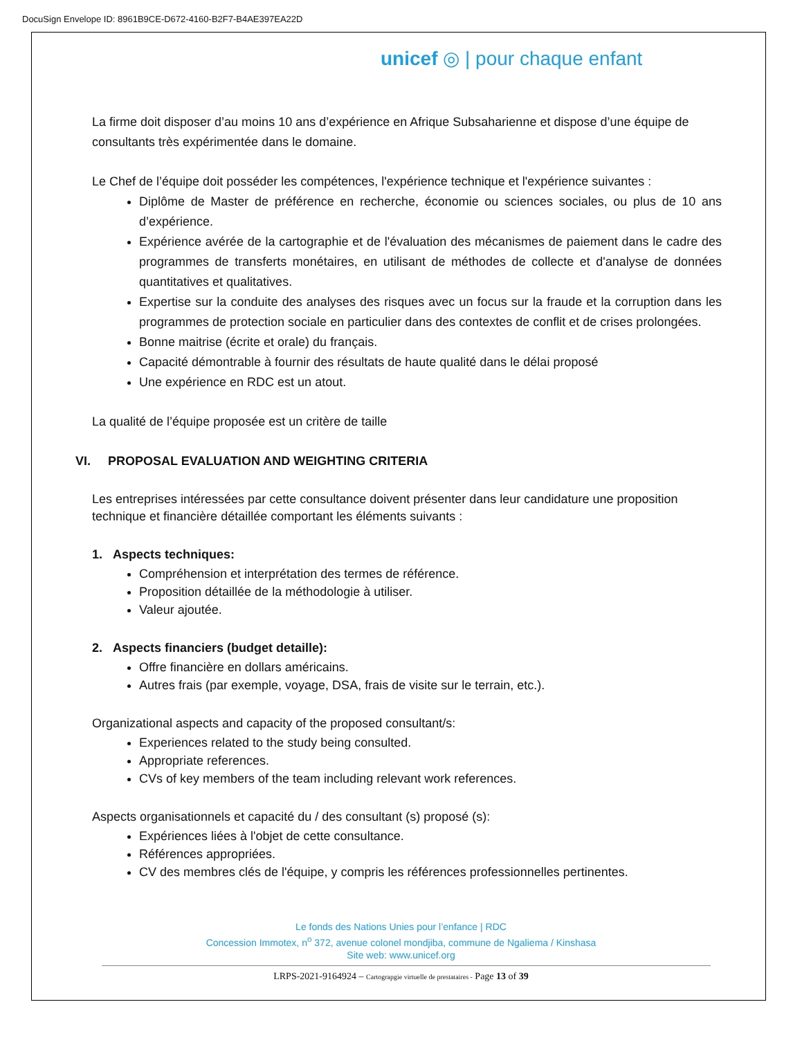DocuSign Envelope ID: 8961B9CE-D672-4160-B2F7-B4AE397EA22D
unicef ◎ | pour chaque enfant
La firme doit disposer d’au moins 10 ans d’expérience en Afrique Subsaharienne et dispose d’une équipe de consultants très expérimentée dans le domaine.
Le Chef de l’équipe doit posséder les compétences, l'expérience technique et l'expérience suivantes :
Diplôme de Master de préférence en recherche, économie ou sciences sociales, ou plus de 10 ans d’expérience.
Expérience avérée de la cartographie et de l'évaluation des mécanismes de paiement dans le cadre des programmes de transferts monétaires, en utilisant de méthodes de collecte et d'analyse de données quantitatives et qualitatives.
Expertise sur la conduite des analyses des risques avec un focus sur la fraude et la corruption dans les programmes de protection sociale en particulier dans des contextes de conflit et de crises prolongées.
Bonne maitrise (écrite et orale) du français.
Capacité démontrable à fournir des résultats de haute qualité dans le délai proposé
Une expérience en RDC est un atout.
La qualité de l’équipe proposée est un critère de taille
VI. PROPOSAL EVALUATION AND WEIGHTING CRITERIA
Les entreprises intéressées par cette consultance doivent présenter dans leur candidature une proposition technique et financière détaillée comportant les éléments suivants :
1. Aspects techniques:
Compréhension et interprétation des termes de référence.
Proposition détaillée de la méthodologie à utiliser.
Valeur ajoutée.
2. Aspects financiers (budget detaille):
Offre financière en dollars américains.
Autres frais (par exemple, voyage, DSA, frais de visite sur le terrain, etc.).
Organizational aspects and capacity of the proposed consultant/s:
Experiences related to the study being consulted.
Appropriate references.
CVs of key members of the team including relevant work references.
Aspects organisationnels et capacité du / des consultant (s) proposé (s):
Expériences liées à l'objet de cette consultance.
Références appropriées.
CV des membres clés de l'équipe, y compris les références professionnelles pertinentes.
Le fonds des Nations Unies pour l’enfance | RDC
Concession Immotex, n<sup>o</sup> 372, avenue colonel mondjiba, commune de Ngaliema / Kinshasa
Site web: www.unicef.org
LRPS-2021-9164924 – Cartograpgie virtuelle de prestataires - Page 13 of 39